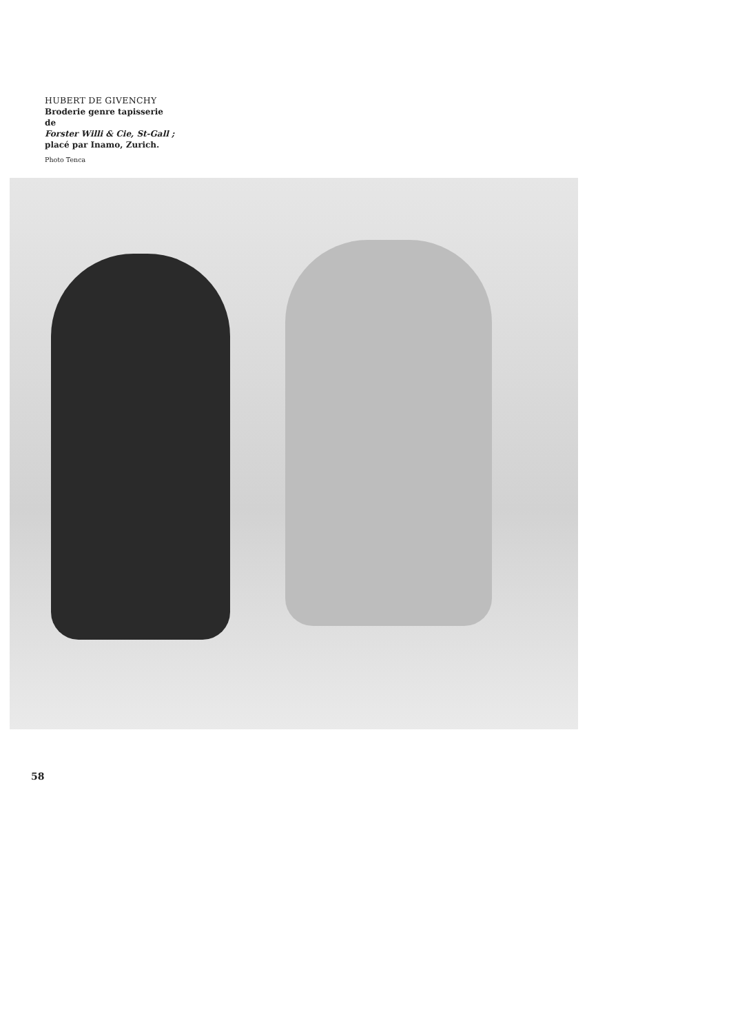HUBERT DE GIVENCHY
Broderie genre tapisserie de
Forster Willi & Cie, St-Gall ;
placé par Inamo, Zurich.
Photo Tenca
58